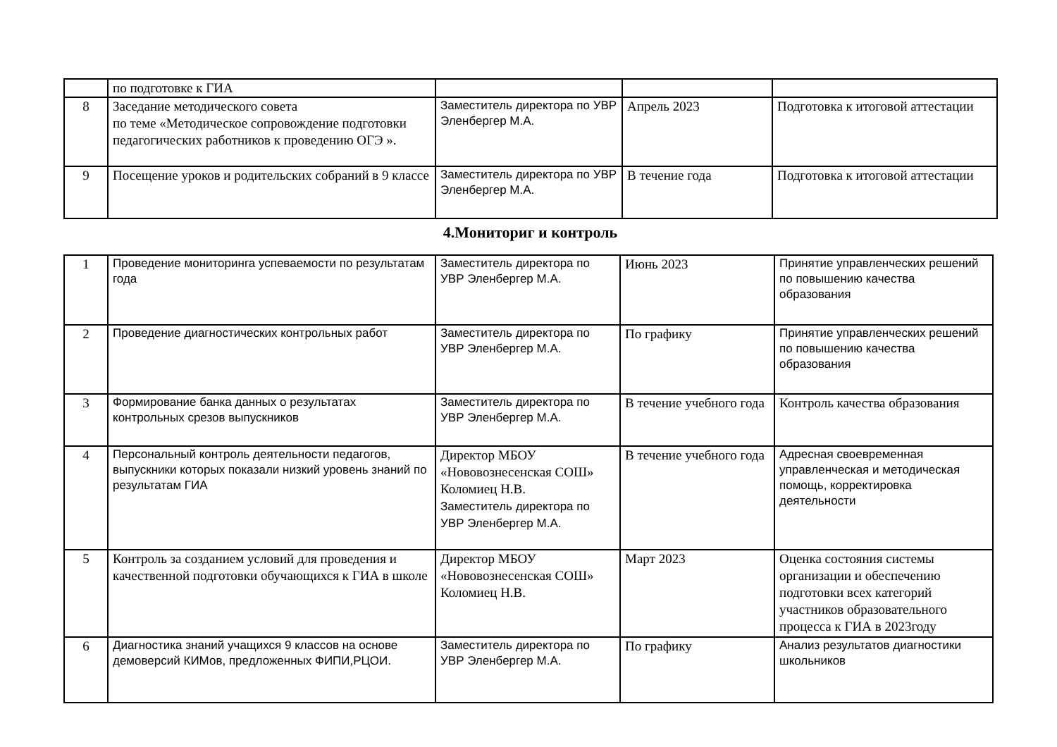| | по подготовке к ГИА | | | |
| 8 | Заседание методического совета по теме «Методическое сопровождение подготовки педагогических работников к проведению ОГЭ ». | Заместитель директора по УВР Эленбергер М.А. | Апрель 2023 | Подготовка к итоговой аттестации |
| 9 | Посещение уроков и родительских собраний в 9 классе | Заместитель директора по УВР Эленбергер М.А. | В течение года | Подготовка к итоговой аттестации |
4.Мониториг и контроль
| 1 | Проведение мониторинга успеваемости по результатам года | Заместитель директора по УВР Эленбергер М.А. | Июнь 2023 | Принятие управленческих решений по повышению качества образования |
| 2 | Проведение диагностических контрольных работ | Заместитель директора по УВР Эленбергер М.А. | По графику | Принятие управленческих решений по повышению качества образования |
| 3 | Формирование банка данных о результатах контрольных срезов выпускников | Заместитель директора по УВР Эленбергер М.А. | В течение учебного года | Контроль качества образования |
| 4 | Персональный контроль деятельности педагогов, выпускники которых показали низкий уровень знаний по результатам ГИА | Директор МБОУ «Нововознесенская СОШ» Коломиец Н.В. Заместитель директора по УВР Эленбергер М.А. | В течение учебного года | Адресная своевременная управленческая и методическая помощь, корректировка деятельности |
| 5 | Контроль за созданием условий для проведения и качественной подготовки обучающихся к ГИА в школе | Директор МБОУ «Нововознесенская СОШ» Коломиец Н.В. | Март 2023 | Оценка состояния системы организации и обеспечению подготовки всех категорий участников образовательного процесса к ГИА в 2023году |
| 6 | Диагностика знаний учащихся 9 классов на основе демоверсий КИМов, предложенных ФИПИ,РЦОИ. | Заместитель директора по УВР Эленбергер М.А. | По графику | Анализ результатов диагностики школьников |